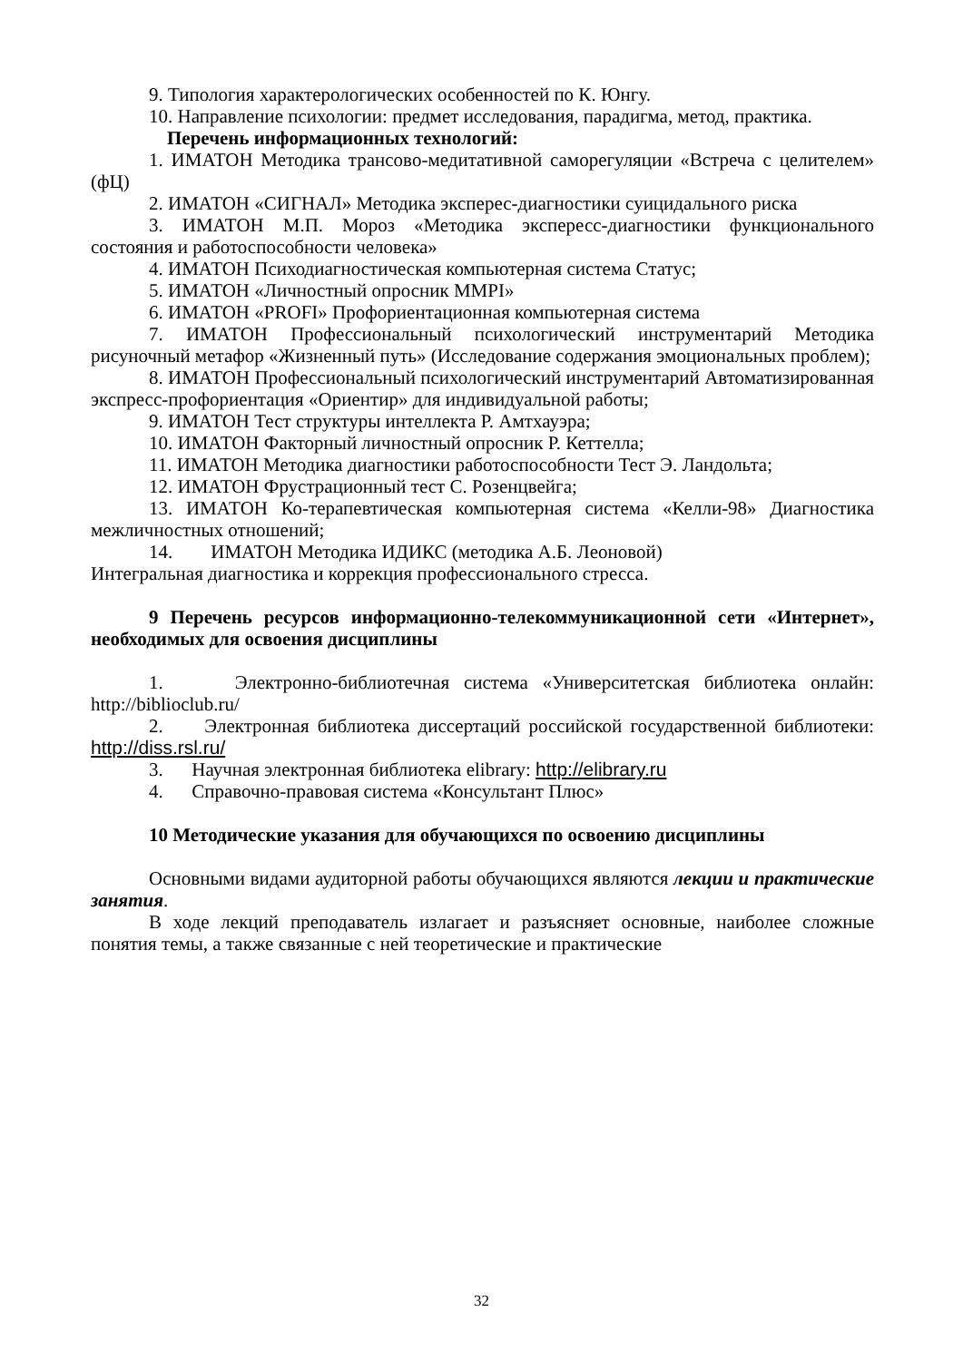9. Типология характерологических особенностей по К. Юнгу.
10. Направление психологии: предмет исследования, парадигма, метод, практика.
Перечень информационных технологий:
1. ИМАТОН Методика трансово-медитативной саморегуляции «Встреча с целителем» (фЦ)
2. ИМАТОН «СИГНАЛ» Методика эксперес-диагностики суицидального риска
3. ИМАТОН М.П. Мороз «Методика экспересс-диагностики функционального состояния и работоспособности человека»
4. ИМАТОН Психодиагностическая компьютерная система Статус;
5. ИМАТОН «Личностный опросник MMPI»
6. ИМАТОН «PROFI» Профориентационная компьютерная система
7. ИМАТОН Профессиональный психологический инструментарий Методика рисуночный метафор «Жизненный путь» (Исследование содержания эмоциональных проблем);
8. ИМАТОН Профессиональный психологический инструментарий Автоматизированная экспресс-профориентация «Ориентир» для индивидуальной работы;
9. ИМАТОН Тест структуры интеллекта Р. Амтхауэра;
10. ИМАТОН Факторный личностный опросник Р. Кеттелла;
11. ИМАТОН Методика диагностики работоспособности Тест Э. Ландольта;
12. ИМАТОН Фрустрационный тест С. Розенцвейга;
13. ИМАТОН Ко-терапевтическая компьютерная система «Келли-98» Диагностика межличностных отношений;
14. ИМАТОН Методика ИДИКС (методика А.Б. Леоновой)
Интегральная диагностика и коррекция профессионального стресса.
9 Перечень ресурсов информационно-телекоммуникационной сети «Интернет», необходимых для освоения дисциплины
1. Электронно-библиотечная система «Университетская библиотека онлайн: http://biblioclub.ru/
2. Электронная библиотека диссертаций российской государственной библиотеки: http://diss.rsl.ru/
3. Научная электронная библиотека elibrary: http://elibrary.ru
4. Справочно-правовая система «Консультант Плюс»
10 Методические указания для обучающихся по освоению дисциплины
Основными видами аудиторной работы обучающихся являются лекции и практические занятия.
В ходе лекций преподаватель излагает и разъясняет основные, наиболее сложные понятия темы, а также связанные с ней теоретические и практические
32